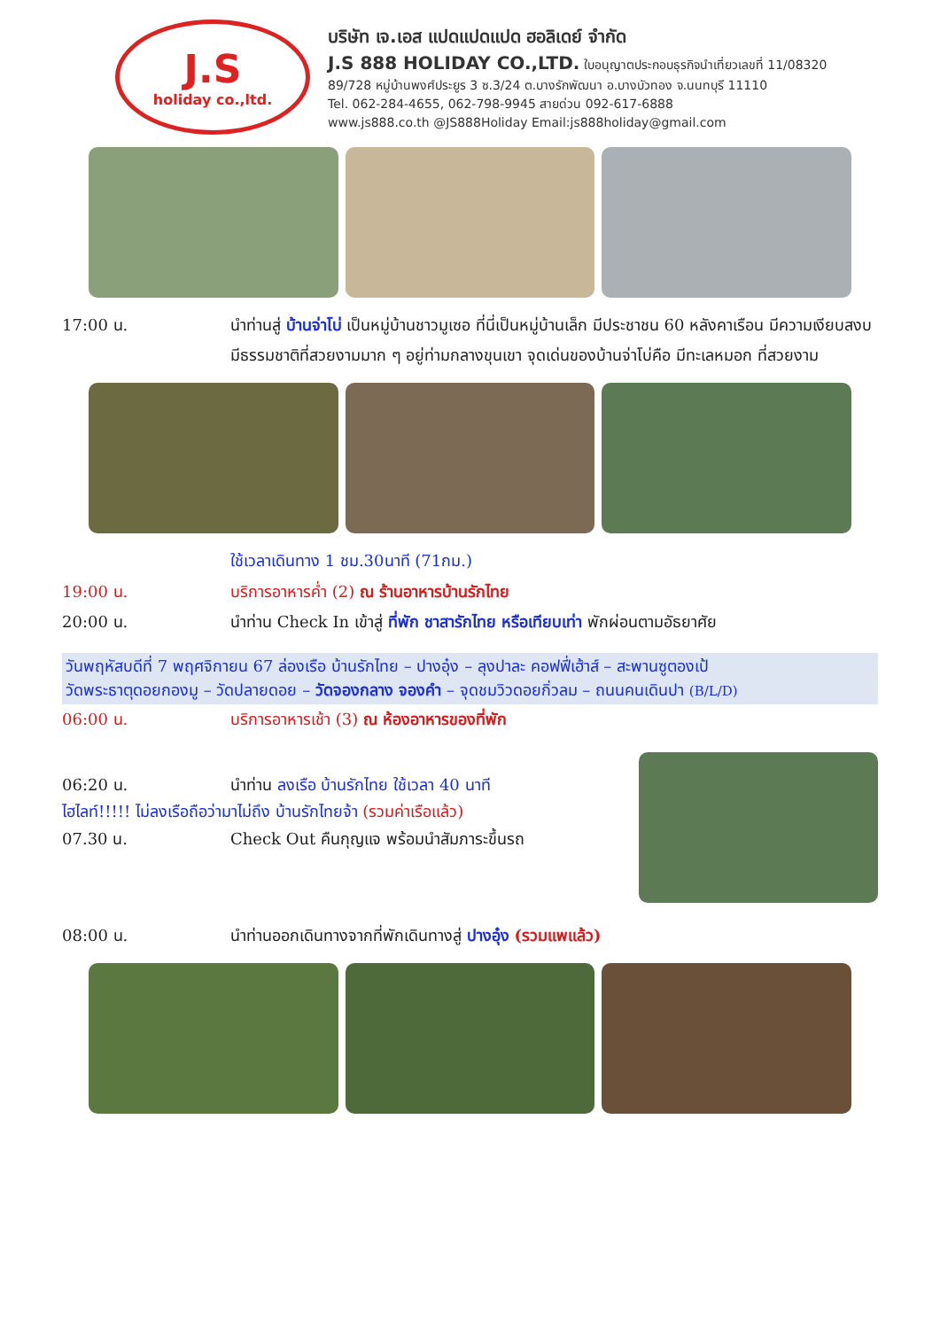J.S
holiday co.,ltd.
บริษัท เจ.เอส แปดแปดแปด ฮอลิเดย์ จำกัด
J.S 888 HOLIDAY CO.,LTD. ใบอนุญาตประกอบธุรกิจนำเที่ยวเลขที่ 11/08320
89/728 หมู่บ้านพงศ์ประยูร 3 ซ.3/24 ต.บางรักพัฒนา อ.บางบัวทอง จ.นนทบุรี 11110
Tel. 062-284-4655, 062-798-9945 สายด่วน 092-617-6888
www.js888.co.th @JS888Holiday Email:js888holiday@gmail.com
17:00 น. นำท่านสู่ บ้านจ่าโบ่ เป็นหมู่บ้านชาวมูเซอ ที่นี่เป็นหมู่บ้านเล็ก มีประชาชน 60 หลังคาเรือน มีความเงียบสงบ มีธรรมชาติที่สวยงามมาก ๆ อยู่ท่ามกลางขุนเขา จุดเด่นของบ้านจ่าโบ่คือ มีทะเลหมอก ที่สวยงาม
ใช้เวลาเดินทาง 1 ชม.30นาที (71กม.)
19:00 น. บริการอาหารค่ำ (2) ณ ร้านอาหารบ้านรักไทย
20:00 น. นำท่าน Check In เข้าสู่ ที่พัก ชาสารักไทย หรือเทียบเท่า พักผ่อนตามอัธยาศัย
วันพฤหัสบดีที่ 7 พฤศจิกายน 67 ล่องเรือ บ้านรักไทย – ปางอุ๋ง – ลุงปาละ คอฟฟี่เฮ้าส์ – สะพานซูตองเป้
วัดพระธาตุดอยกองมู – วัดปลายดอย – วัดจองกลาง จองคำ – จุดชมวิวดอยกิ่วลม – ถนนคนเดินปา (B/L/D)
06:00 น. บริการอาหารเช้า (3) ณ ห้องอาหารของที่พัก
06:20 น. นำท่าน ลงเรือ บ้านรักไทย ใช้เวลา 40 นาที
ไฮไลท์!!!!! ไม่ลงเรือถือว่ามาไม่ถึง บ้านรักไทยจ้า (รวมค่าเรือแล้ว)
07.30 น. Check Out คืนกุญแจ พร้อมนำสัมภาระขึ้นรถ
08:00 น. นำท่านออกเดินทางจากที่พักเดินทางสู่ ปางอุ๋ง (รวมแพแล้ว)